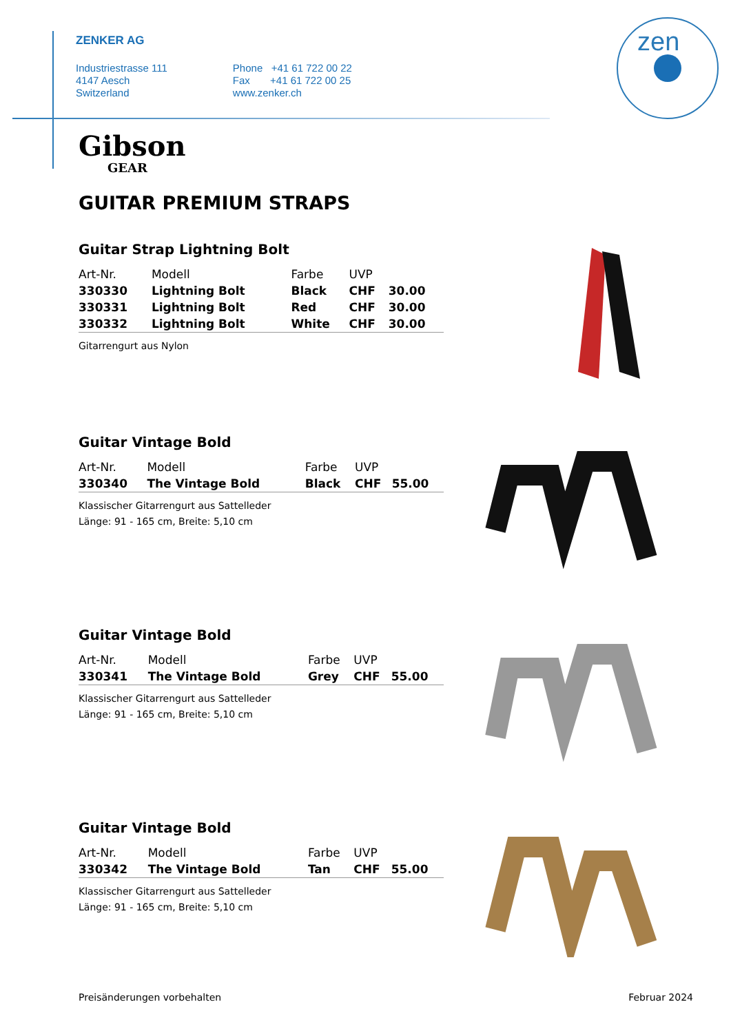ZENKER AG
Industriestrasse 111
4147 Aesch
Switzerland
Phone +41 61 722 00 22
Fax +41 61 722 00 25
www.zenker.ch
zen
Gibson
GEAR
GUITAR PREMIUM STRAPS
Guitar Strap Lightning Bolt
| Art-Nr. | Modell | Farbe | UVP | |
| --- | --- | --- | --- | --- |
| 330330 | Lightning Bolt | Black | CHF | 30.00 |
| 330331 | Lightning Bolt | Red | CHF | 30.00 |
| 330332 | Lightning Bolt | White | CHF | 30.00 |
Gitarrengurt aus Nylon
Guitar Vintage Bold
| Art-Nr. | Modell | Farbe | UVP | |
| --- | --- | --- | --- | --- |
| 330340 | The Vintage Bold | Black | CHF | 55.00 |
Klassischer Gitarrengurt aus Sattelleder
Länge: 91 - 165 cm, Breite: 5,10 cm
Guitar Vintage Bold
| Art-Nr. | Modell | Farbe | UVP | |
| --- | --- | --- | --- | --- |
| 330341 | The Vintage Bold | Grey | CHF | 55.00 |
Klassischer Gitarrengurt aus Sattelleder
Länge: 91 - 165 cm, Breite: 5,10 cm
Guitar Vintage Bold
| Art-Nr. | Modell | Farbe | UVP | |
| --- | --- | --- | --- | --- |
| 330342 | The Vintage Bold | Tan | CHF | 55.00 |
Klassischer Gitarrengurt aus Sattelleder
Länge: 91 - 165 cm, Breite: 5,10 cm
Preisänderungen vorbehalten Februar 2024